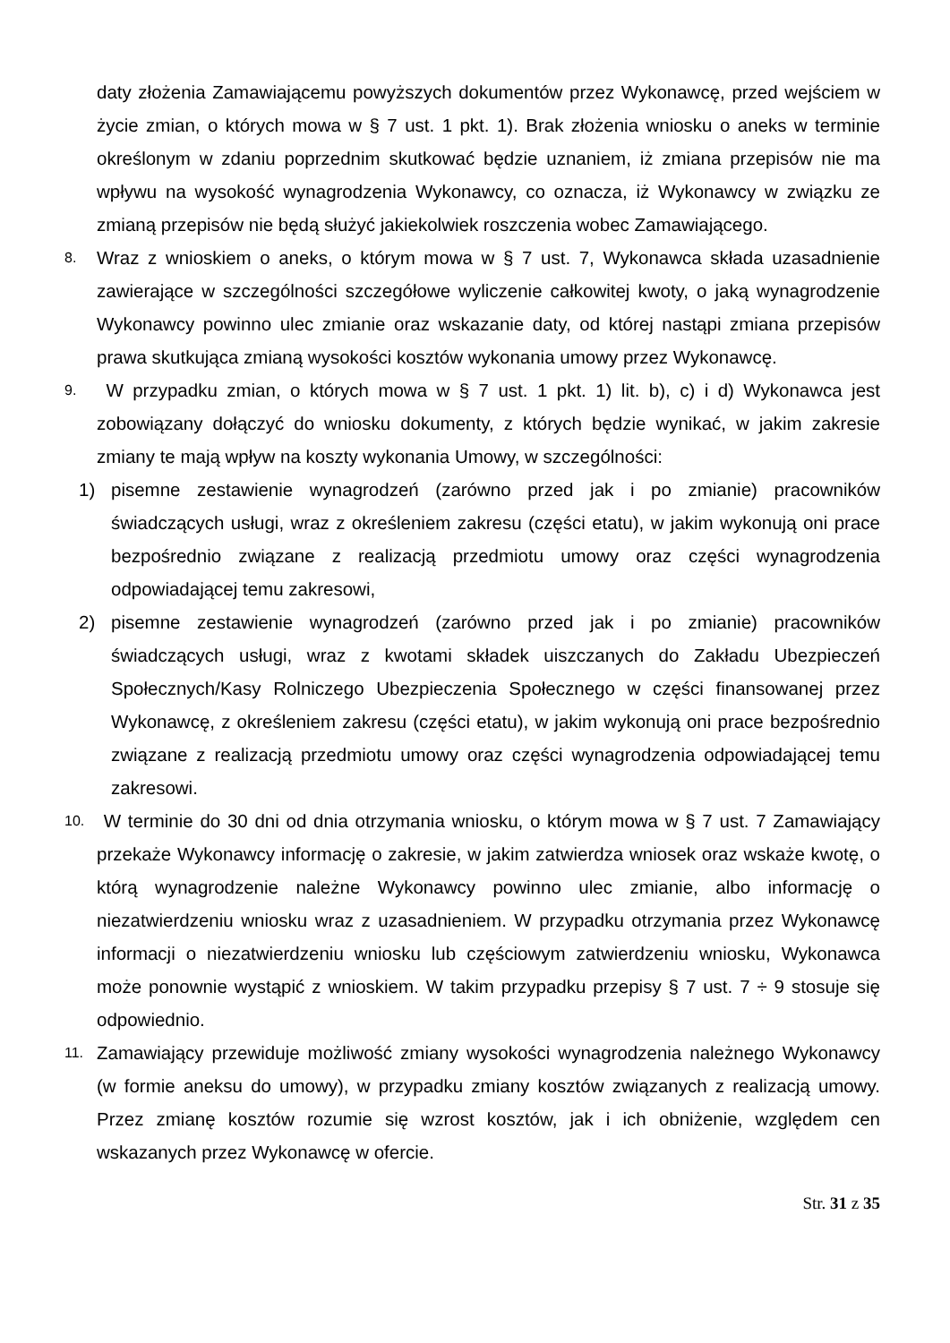daty złożenia Zamawiającemu powyższych dokumentów przez Wykonawcę, przed wejściem w życie zmian, o których mowa w § 7 ust. 1 pkt. 1). Brak złożenia wniosku o aneks w terminie określonym w zdaniu poprzednim skutkować będzie uznaniem, iż zmiana przepisów nie ma wpływu na wysokość wynagrodzenia Wykonawcy, co oznacza, iż Wykonawcy w związku ze zmianą przepisów nie będą służyć jakiekolwiek roszczenia wobec Zamawiającego.
8. Wraz z wnioskiem o aneks, o którym mowa w § 7 ust. 7, Wykonawca składa uzasadnienie zawierające w szczególności szczegółowe wyliczenie całkowitej kwoty, o jaką wynagrodzenie Wykonawcy powinno ulec zmianie oraz wskazanie daty, od której nastąpi zmiana przepisów prawa skutkująca zmianą wysokości kosztów wykonania umowy przez Wykonawcę.
9. W przypadku zmian, o których mowa w § 7 ust. 1 pkt. 1) lit. b), c) i d) Wykonawca jest zobowiązany dołączyć do wniosku dokumenty, z których będzie wynikać, w jakim zakresie zmiany te mają wpływ na koszty wykonania Umowy, w szczególności:
1) pisemne zestawienie wynagrodzeń (zarówno przed jak i po zmianie) pracowników świadczących usługi, wraz z określeniem zakresu (części etatu), w jakim wykonują oni prace bezpośrednio związane z realizacją przedmiotu umowy oraz części wynagrodzenia odpowiadającej temu zakresowi,
2) pisemne zestawienie wynagrodzeń (zarówno przed jak i po zmianie) pracowników świadczących usługi, wraz z kwotami składek uiszczanych do Zakładu Ubezpieczeń Społecznych/Kasy Rolniczego Ubezpieczenia Społecznego w części finansowanej przez Wykonawcę, z określeniem zakresu (części etatu), w jakim wykonują oni prace bezpośrednio związane z realizacją przedmiotu umowy oraz części wynagrodzenia odpowiadającej temu zakresowi.
10. W terminie do 30 dni od dnia otrzymania wniosku, o którym mowa w § 7 ust. 7 Zamawiający przekaże Wykonawcy informację o zakresie, w jakim zatwierdza wniosek oraz wskaże kwotę, o którą wynagrodzenie należne Wykonawcy powinno ulec zmianie, albo informację o niezatwierdzeniu wniosku wraz z uzasadnieniem. W przypadku otrzymania przez Wykonawcę informacji o niezatwierdzeniu wniosku lub częściowym zatwierdzeniu wniosku, Wykonawca może ponownie wystąpić z wnioskiem. W takim przypadku przepisy § 7 ust. 7 ÷ 9 stosuje się odpowiednio.
11. Zamawiający przewiduje możliwość zmiany wysokości wynagrodzenia należnego Wykonawcy (w formie aneksu do umowy), w przypadku zmiany kosztów związanych z realizacją umowy. Przez zmianę kosztów rozumie się wzrost kosztów, jak i ich obniżenie, względem cen wskazanych przez Wykonawcę w ofercie.
Str. 31 z 35